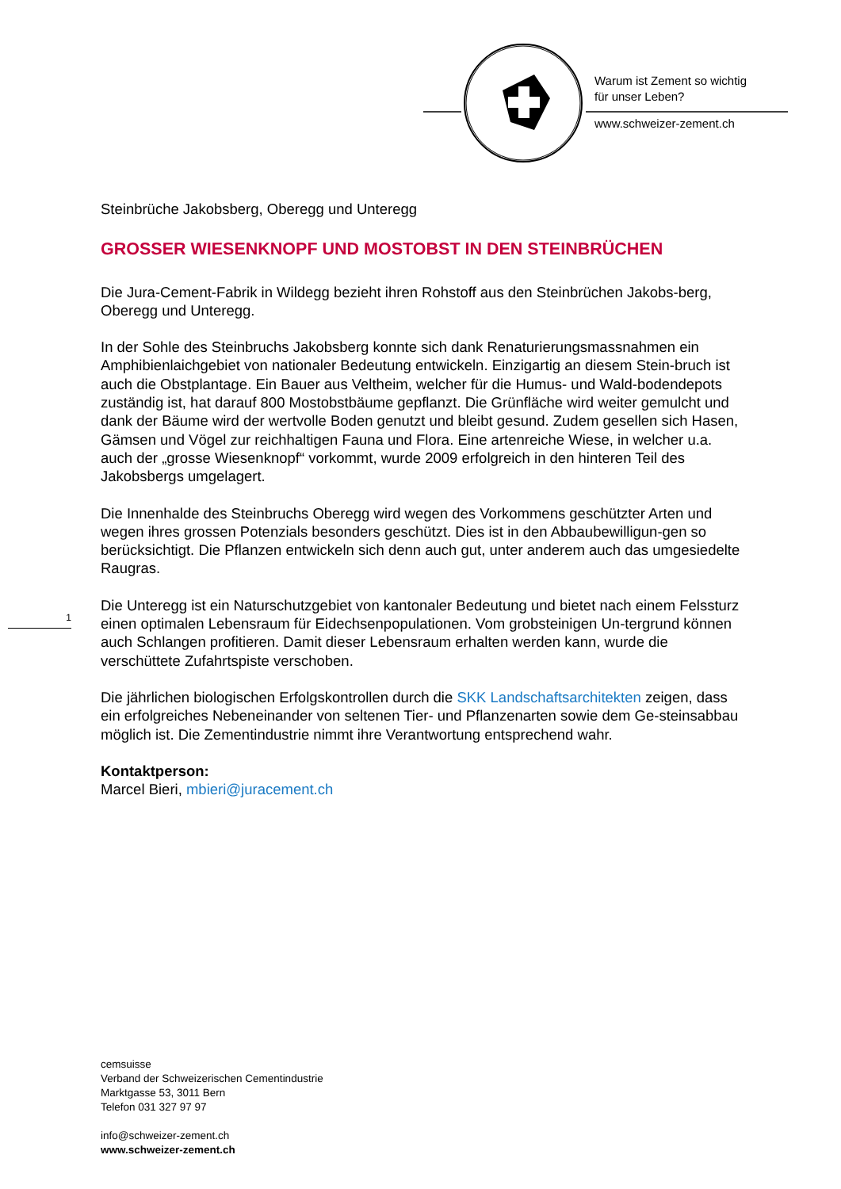Warum ist Zement so wichtig
für unser Leben?
www.schweizer-zement.ch
Steinbrüche Jakobsberg, Oberegg und Unteregg
GROSSER WIESENKNOPF UND MOSTOBST IN DEN STEINBRÜCHEN
Die Jura-Cement-Fabrik in Wildegg bezieht ihren Rohstoff aus den Steinbrüchen Jakobs-berg, Oberegg und Unteregg.
In der Sohle des Steinbruchs Jakobsberg konnte sich dank Renaturierungsmassnahmen ein Amphibienlaichgebiet von nationaler Bedeutung entwickeln. Einzigartig an diesem Stein-bruch ist auch die Obstplantage. Ein Bauer aus Veltheim, welcher für die Humus- und Wald-bodendepots zuständig ist, hat darauf 800 Mostobstbäume gepflanzt. Die Grünfläche wird weiter gemulcht und dank der Bäume wird der wertvolle Boden genutzt und bleibt gesund. Zudem gesellen sich Hasen, Gämsen und Vögel zur reichhaltigen Fauna und Flora. Eine artenreiche Wiese, in welcher u.a. auch der „grosse Wiesenknopf“ vorkommt, wurde 2009 erfolgreich in den hinteren Teil des Jakobsbergs umgelagert.
Die Innenhalde des Steinbruchs Oberegg wird wegen des Vorkommens geschützter Arten und wegen ihres grossen Potenzials besonders geschützt. Dies ist in den Abbaubewilligun-gen so berücksichtigt. Die Pflanzen entwickeln sich denn auch gut, unter anderem auch das umgesiedelte Raugras.
Die Unteregg ist ein Naturschutzgebiet von kantonaler Bedeutung und bietet nach einem Felssturz einen optimalen Lebensraum für Eidechsenpopulationen. Vom grobsteinigen Un-tergrund können auch Schlangen profitieren. Damit dieser Lebensraum erhalten werden kann, wurde die verschüttete Zufahrtspiste verschoben.
Die jährlichen biologischen Erfolgskontrollen durch die SKK Landschaftsarchitekten zeigen, dass ein erfolgreiches Nebeneinander von seltenen Tier- und Pflanzenarten sowie dem Ge-steinsabbau möglich ist. Die Zementindustrie nimmt ihre Verantwortung entsprechend wahr.
Kontaktperson:
Marcel Bieri, mbieri@juracement.ch
1
cemsuisse
Verband der Schweizerischen Cementindustrie
Marktgasse 53, 3011 Bern
Telefon 031 327 97 97
info@schweizer-zement.ch
www.schweizer-zement.ch